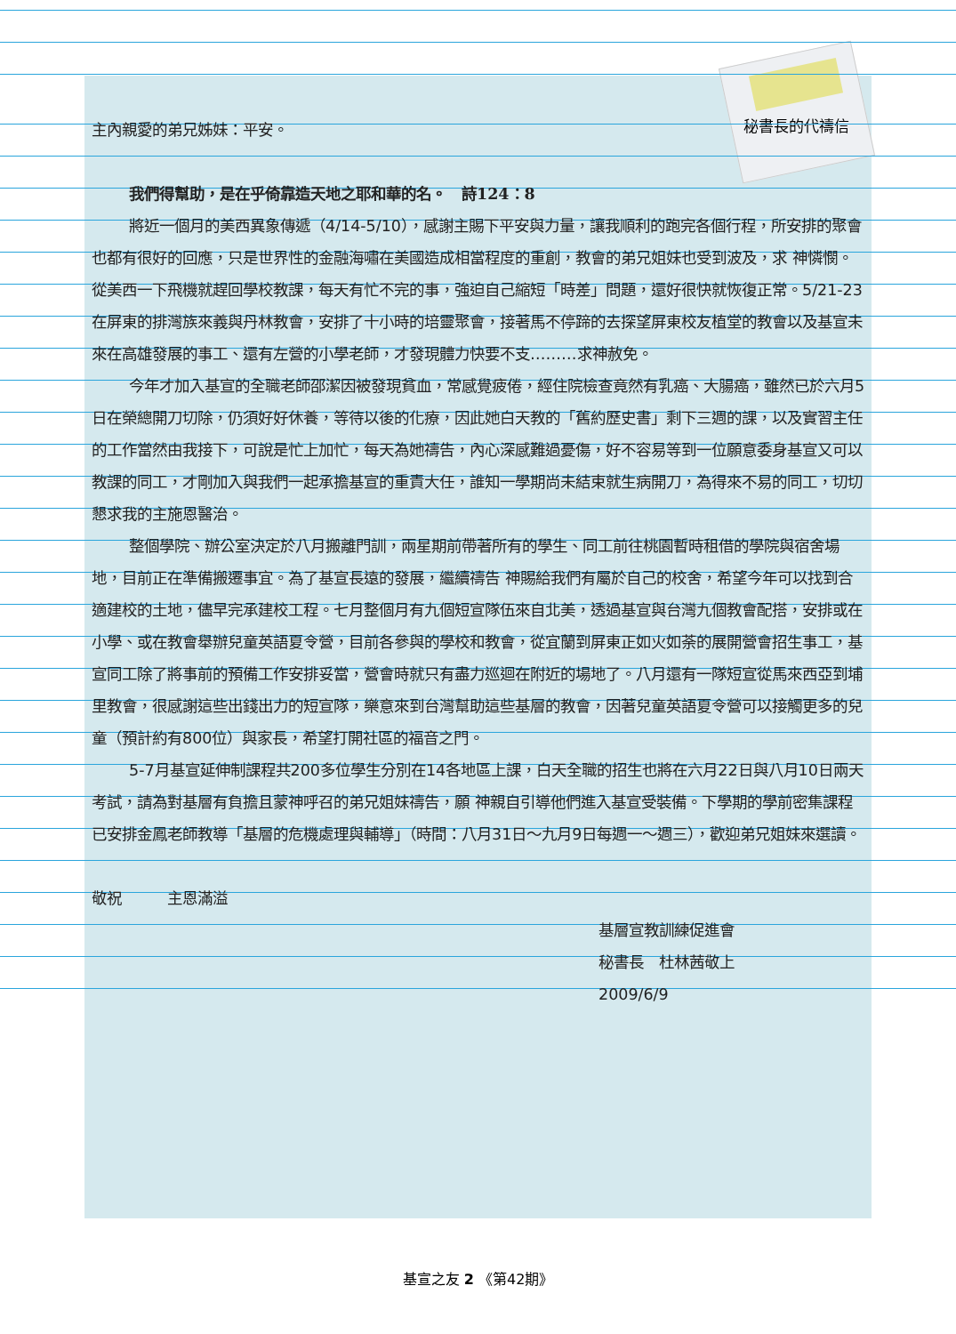秘書長的代禱信
主內親愛的弟兄姊妹：平安。
我們得幫助，是在乎倚靠造天地之耶和華的名。　詩124：8
將近一個月的美西異象傳遞（4/14-5/10），感謝主賜下平安與力量，讓我順利的跑完各個行程，所安排的聚會也都有很好的回應，只是世界性的金融海嘯在美國造成相當程度的重創，教會的弟兄姐妹也受到波及，求 神憐憫。從美西一下飛機就趕回學校教課，每天有忙不完的事，強迫自己縮短「時差」問題，還好很快就恢復正常。5/21-23在屏東的排灣族來義與丹林教會，安排了十小時的培靈聚會，接著馬不停蹄的去探望屏東校友植堂的教會以及基宣未來在高雄發展的事工、還有左營的小學老師，才發現體力快要不支………求神赦免。
今年才加入基宣的全職老師邵潔因被發現貧血，常感覺疲倦，經住院檢查竟然有乳癌、大腸癌，雖然已於六月5日在榮總開刀切除，仍須好好休養，等待以後的化療，因此她白天教的「舊約歷史書」剩下三週的課，以及實習主任的工作當然由我接下，可說是忙上加忙，每天為她禱告，內心深感難過憂傷，好不容易等到一位願意委身基宣又可以教課的同工，才剛加入與我們一起承擔基宣的重責大任，誰知一學期尚未結束就生病開刀，為得來不易的同工，切切懇求我的主施恩醫治。
整個學院、辦公室決定於八月搬離門訓，兩星期前帶著所有的學生、同工前往桃園暫時租借的學院與宿舍場地，目前正在準備搬遷事宜。為了基宣長遠的發展，繼續禱告 神賜給我們有屬於自己的校舍，希望今年可以找到合適建校的土地，儘早完承建校工程。七月整個月有九個短宣隊伍來自北美，透過基宣與台灣九個教會配搭，安排或在小學、或在教會舉辦兒童英語夏令營，目前各參與的學校和教會，從宜蘭到屏東正如火如荼的展開營會招生事工，基宣同工除了將事前的預備工作安排妥當，營會時就只有盡力巡迴在附近的場地了。八月還有一隊短宣從馬來西亞到埔里教會，很感謝這些出錢出力的短宣隊，樂意來到台灣幫助這些基層的教會，因著兒童英語夏令營可以接觸更多的兒童（預計約有800位）與家長，希望打開社區的福音之門。
5-7月基宣延伸制課程共200多位學生分別在14各地區上課，白天全職的招生也將在六月22日與八月10日兩天考試，請為對基層有負擔且蒙神呼召的弟兄姐妹禱告，願 神親自引導他們進入基宣受裝備。下學期的學前密集課程已安排金鳳老師教導「基層的危機處理與輔導」（時間：八月31日～九月9日每週一～週三），歡迎弟兄姐妹來選讀。
敬祝　　　主恩滿溢
基層宣教訓練促進會
秘書長　杜林茜敬上
2009/6/9
基宣之友 2 《第42期》